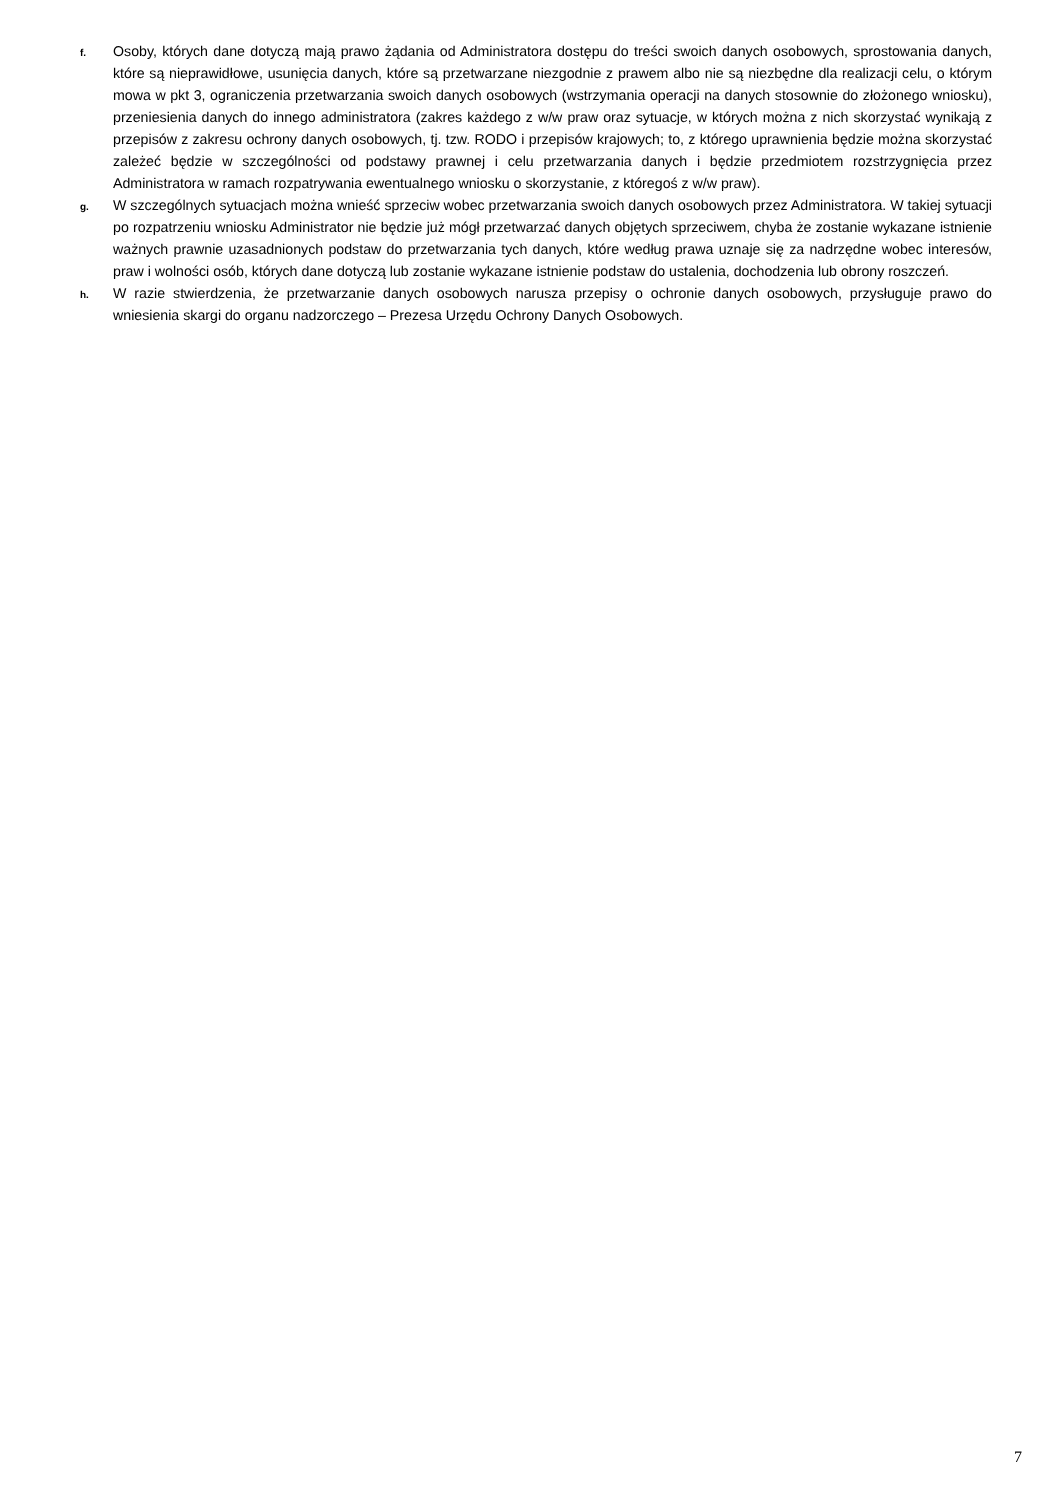f.
Osoby, których dane dotyczą mają prawo żądania od Administratora dostępu do treści swoich danych osobowych, sprostowania danych, które są nieprawidłowe, usunięcia danych, które są przetwarzane niezgodnie z prawem albo nie są niezbędne dla realizacji celu, o którym mowa w pkt 3, ograniczenia przetwarzania swoich danych osobowych (wstrzymania operacji na danych stosownie do złożonego wniosku), przeniesienia danych do innego administratora (zakres każdego z w/w praw oraz sytuacje, w których można z nich skorzystać wynikają z przepisów z zakresu ochrony danych osobowych, tj. tzw. RODO i przepisów krajowych; to, z którego uprawnienia będzie można skorzystać zależeć będzie w szczególności od podstawy prawnej i celu przetwarzania danych i będzie przedmiotem rozstrzygnięcia przez Administratora w ramach rozpatrywania ewentualnego wniosku o skorzystanie, z któregoś z w/w praw).
g.
W szczególnych sytuacjach można wnieść sprzeciw wobec przetwarzania swoich danych osobowych przez Administratora. W takiej sytuacji po rozpatrzeniu wniosku Administrator nie będzie już mógł przetwarzać danych objętych sprzeciwem, chyba że zostanie wykazane istnienie ważnych prawnie uzasadnionych podstaw do przetwarzania tych danych, które według prawa uznaje się za nadrzędne wobec interesów, praw i wolności osób, których dane dotyczą lub zostanie wykazane istnienie podstaw do ustalenia, dochodzenia lub obrony roszczeń.
h.
W razie stwierdzenia, że przetwarzanie danych osobowych narusza przepisy o ochronie danych osobowych, przysługuje prawo do wniesienia skargi do organu nadzorczego – Prezesa Urzędu Ochrony Danych Osobowych.
7